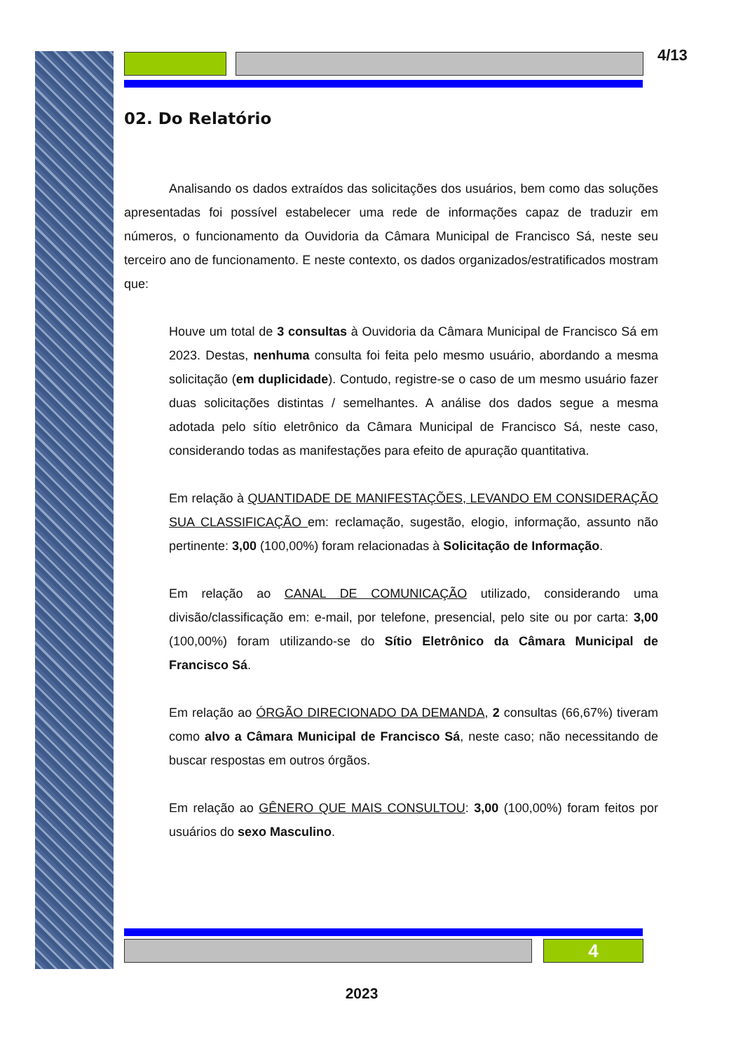4/13
02. Do Relatório
Analisando os dados extraídos das solicitações dos usuários, bem como das soluções apresentadas foi possível estabelecer uma rede de informações capaz de traduzir em números, o funcionamento da Ouvidoria da Câmara Municipal de Francisco Sá, neste seu terceiro ano de funcionamento. E neste contexto, os dados organizados/estratificados mostram que:
Houve um total de 3 consultas à Ouvidoria da Câmara Municipal de Francisco Sá em 2023. Destas, nenhuma consulta foi feita pelo mesmo usuário, abordando a mesma solicitação (em duplicidade). Contudo, registre-se o caso de um mesmo usuário fazer duas solicitações distintas / semelhantes. A análise dos dados segue a mesma adotada pelo sítio eletrônico da Câmara Municipal de Francisco Sá, neste caso, considerando todas as manifestações para efeito de apuração quantitativa.
Em relação à QUANTIDADE DE MANIFESTAÇÕES, LEVANDO EM CONSIDERAÇÃO SUA CLASSIFICAÇÃO em: reclamação, sugestão, elogio, informação, assunto não pertinente: 3,00 (100,00%) foram relacionadas à Solicitação de Informação.
Em relação ao CANAL DE COMUNICAÇÃO utilizado, considerando uma divisão/classificação em: e-mail, por telefone, presencial, pelo site ou por carta: 3,00 (100,00%) foram utilizando-se do Sítio Eletrônico da Câmara Municipal de Francisco Sá.
Em relação ao ÓRGÃO DIRECIONADO DA DEMANDA, 2 consultas (66,67%) tiveram como alvo a Câmara Municipal de Francisco Sá, neste caso; não necessitando de buscar respostas em outros órgãos.
Em relação ao GÊNERO QUE MAIS CONSULTOU: 3,00 (100,00%) foram feitos por usuários do sexo Masculino.
4
2023